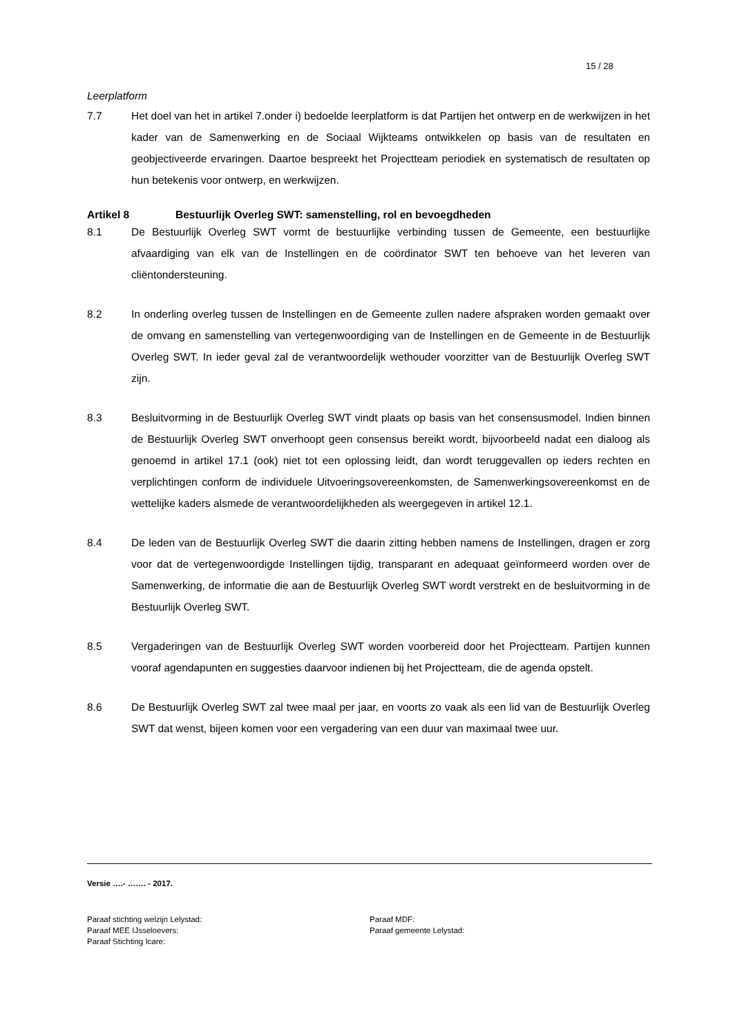15 / 28
Leerplatform
7.7 Het doel van het in artikel 7.onder i) bedoelde leerplatform is dat Partijen het ontwerp en de werkwijzen in het kader van de Samenwerking en de Sociaal Wijkteams ontwikkelen op basis van de resultaten en geobjectiveerde ervaringen. Daartoe bespreekt het Projectteam periodiek en systematisch de resultaten op hun betekenis voor ontwerp, en werkwijzen.
Artikel 8 Bestuurlijk Overleg SWT: samenstelling, rol en bevoegdheden
8.1 De Bestuurlijk Overleg SWT vormt de bestuurlijke verbinding tussen de Gemeente, een bestuurlijke afvaardiging van elk van de Instellingen en de coördinator SWT ten behoeve van het leveren van cliëntondersteuning.
8.2 In onderling overleg tussen de Instellingen en de Gemeente zullen nadere afspraken worden gemaakt over de omvang en samenstelling van vertegenwoordiging van de Instellingen en de Gemeente in de Bestuurlijk Overleg SWT. In ieder geval zal de verantwoordelijk wethouder voorzitter van de Bestuurlijk Overleg SWT zijn.
8.3 Besluitvorming in de Bestuurlijk Overleg SWT vindt plaats op basis van het consensusmodel. Indien binnen de Bestuurlijk Overleg SWT onverhoopt geen consensus bereikt wordt, bijvoorbeeld nadat een dialoog als genoemd in artikel 17.1 (ook) niet tot een oplossing leidt, dan wordt teruggevallen op ieders rechten en verplichtingen conform de individuele Uitvoeringsovereenkomsten, de Samenwerkingsovereenkomst en de wettelijke kaders alsmede de verantwoordelijkheden als weergegeven in artikel 12.1.
8.4 De leden van de Bestuurlijk Overleg SWT die daarin zitting hebben namens de Instellingen, dragen er zorg voor dat de vertegenwoordigde Instellingen tijdig, transparant en adequaat geïnformeerd worden over de Samenwerking, de informatie die aan de Bestuurlijk Overleg SWT wordt verstrekt en de besluitvorming in de Bestuurlijk Overleg SWT.
8.5 Vergaderingen van de Bestuurlijk Overleg SWT worden voorbereid door het Projectteam. Partijen kunnen vooraf agendapunten en suggesties daarvoor indienen bij het Projectteam, die de agenda opstelt.
8.6 De Bestuurlijk Overleg SWT zal twee maal per jaar, en voorts zo vaak als een lid van de Bestuurlijk Overleg SWT dat wenst, bijeen komen voor een vergadering van een duur van maximaal twee uur.
Versie ….- ……. - 2017.
Paraaf stichting welzijn Lelystad:
Paraaf MEE IJsseloevers:
Paraaf Stichting Icare:
Paraaf MDF:
Paraaf gemeente Lelystad: